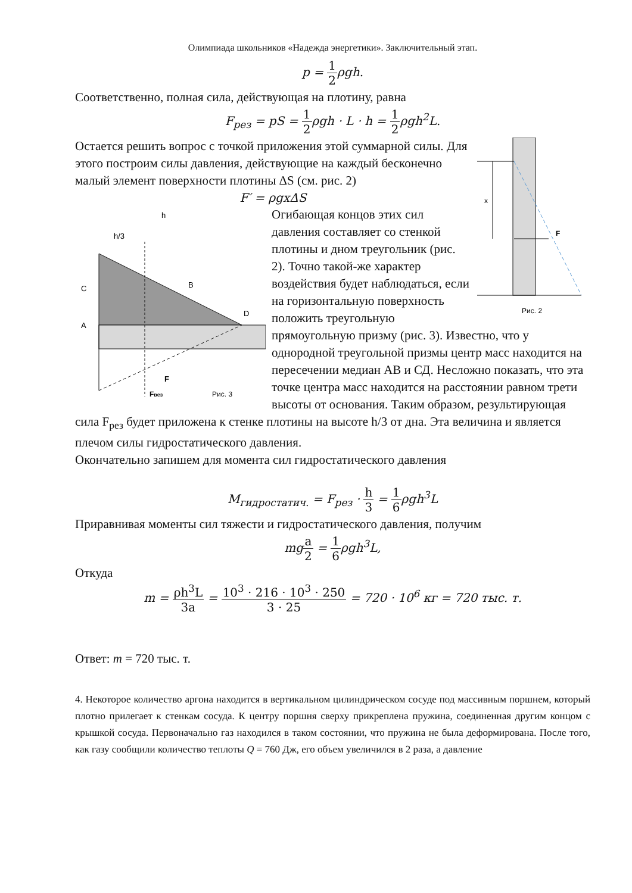Олимпиада школьников «Надежда энергетики». Заключительный этап.
p = 1 2ρgh.
Соответственно, полная сила, действующая на плотину, равна
F<sub>рез</sub> = pS = 1 2ρgh · L · h = 1 2ρgh<sup>2</sup>L.
x
F
Рис. 2
Остается решить вопрос с точкой приложения этой суммарной силы. Для этого построим силы давления, действующие на каждый бесконечно малый элемент поверхности плотины ΔS (см. рис. 2)
F′ = ρgxΔS
h
h/3
C
B
A
D
F
Fрез
Рис. 3
Огибающая концов этих сил давления составляет со стенкой плотины и дном треугольник (рис. 2). Точно такой-же характер воздействия будет наблюдаться, если на горизонтальную поверхность положить треугольную прямоугольную призму (рис. 3). Известно, что у однородной треугольной призмы центр масс находится на пересечении медиан AB и СД. Несложно показать, что эта точке центра масс находится на расстоянии равном трети высоты от основания. Таким образом, результирующая сила F<sub>рез</sub> будет приложена к стенке плотины на высоте h/3 от дна. Эта величина и является плечом силы гидростатического давления.
Окончательно запишем для момента сил гидростатического давления
M<sub>гидростатич.</sub> = F<sub>рез</sub> · h 3 = 1 6ρgh<sup>3</sup>L
Приравнивая моменты сил тяжести и гидростатического давления, получим
mga 2 = 1 6ρgh<sup>3</sup>L,
Откуда
m = ρh<sup>3</sup>L 3a = 10<sup>3</sup> · 216 · 10<sup>3</sup> · 250 3 · 25 = 720 · 10<sup>6</sup> кг = 720 тыс. т.
Ответ: m = 720 тыс. т.
4. Некоторое количество аргона находится в вертикальном цилиндрическом сосуде под массивным поршнем, который плотно прилегает к стенкам сосуда. К центру поршня сверху прикреплена пружина, соединенная другим концом с крышкой сосуда. Первоначально газ находился в таком состоянии, что пружина не была деформирована. После того, как газу сообщили количество теплоты Q = 760 Дж, его объем увеличился в 2 раза, а давление